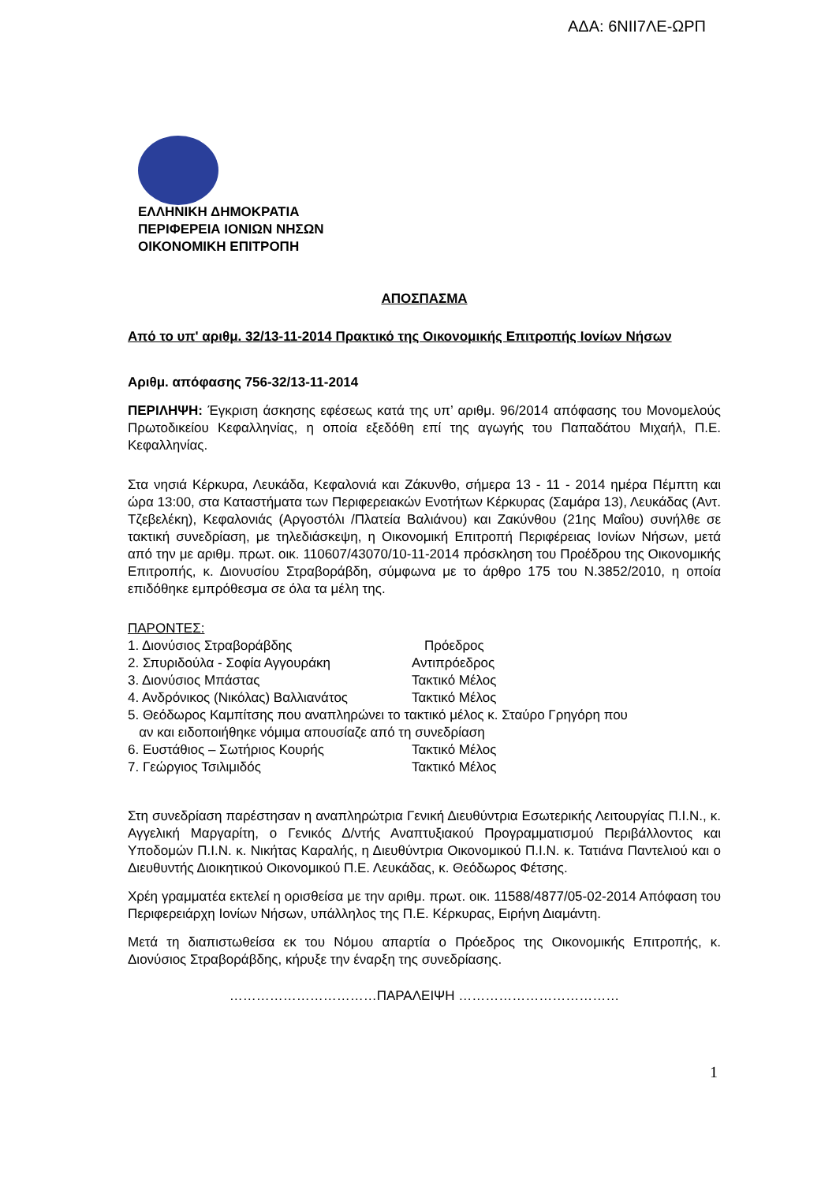ΑΔΑ: 6ΝΙΙ7ΛΕ-ΩΡΠ
ΕΛΛΗΝΙΚΗ ΔΗΜΟΚΡΑΤΙΑ
ΠΕΡΙΦΕΡΕΙΑ ΙΟΝΙΩΝ ΝΗΣΩΝ
ΟΙΚΟΝΟΜΙΚΗ ΕΠΙΤΡΟΠΗ
ΑΠΟΣΠΑΣΜΑ
Από το υπ' αριθμ. 32/13-11-2014 Πρακτικό της Οικονομικής Επιτροπής Ιονίων Νήσων
Αριθμ. απόφασης 756-32/13-11-2014
ΠΕΡΙΛΗΨΗ: Έγκριση άσκησης εφέσεως κατά της υπ’ αριθμ. 96/2014 απόφασης του Μονομελούς Πρωτοδικείου Κεφαλληνίας, η οποία εξεδόθη επί της αγωγής του Παπαδάτου Μιχαήλ, Π.Ε. Κεφαλληνίας.
Στα νησιά Κέρκυρα, Λευκάδα, Κεφαλονιά και Ζάκυνθο, σήμερα 13 - 11 - 2014 ημέρα Πέμπτη και ώρα 13:00, στα Καταστήματα των Περιφερειακών Ενοτήτων Κέρκυρας (Σαμάρα 13), Λευκάδας (Αντ. Τζεβελέκη), Κεφαλονιάς (Αργοστόλι /Πλατεία Βαλιάνου) και Ζακύνθου (21ης Μαΐου) συνήλθε σε τακτική συνεδρίαση, με τηλεδιάσκεψη, η Οικονομική Επιτροπή Περιφέρειας Ιονίων Νήσων, μετά από την με αριθμ. πρωτ. οικ. 110607/43070/10-11-2014 πρόσκληση του Προέδρου της Οικονομικής Επιτροπής, κ. Διονυσίου Στραβοράβδη, σύμφωνα με το άρθρο 175 του Ν.3852/2010, η οποία επιδόθηκε εμπρόθεσμα σε όλα τα μέλη της.
ΠΑΡΟΝΤΕΣ:
| 1. Διονύσιος Στραβοράβδης | Πρόεδρος |
| 2. Σπυριδούλα - Σοφία Αγγουράκη | Αντιπρόεδρος |
| 3. Διονύσιος Μπάστας | Τακτικό Μέλος |
| 4. Ανδρόνικος (Νικόλας) Βαλλιανάτος | Τακτικό Μέλος |
| 5. Θεόδωρος Καμπίτσης που αναπληρώνει το τακτικό μέλος κ. Σταύρο Γρηγόρη που αν και ειδοποιήθηκε νόμιμα απουσίαζε από τη συνεδρίαση | |
| 6. Ευστάθιος – Σωτήριος Κουρής | Τακτικό Μέλος |
| 7. Γεώργιος Τσιλιμιδός | Τακτικό Μέλος |
Στη συνεδρίαση παρέστησαν η αναπληρώτρια Γενική Διευθύντρια Εσωτερικής Λειτουργίας Π.Ι.Ν., κ. Αγγελική Μαργαρίτη, ο Γενικός Δ/ντής Αναπτυξιακού Προγραμματισμού Περιβάλλοντος και Υποδομών Π.Ι.Ν. κ. Νικήτας Καραλής, η Διευθύντρια Οικονομικού Π.Ι.Ν. κ. Τατιάνα Παντελιού και ο Διευθυντής Διοικητικού Οικονομικού Π.Ε. Λευκάδας, κ. Θεόδωρος Φέτσης.
Χρέη γραμματέα εκτελεί η ορισθείσα με την αριθμ. πρωτ. οικ. 11588/4877/05-02-2014 Απόφαση του Περιφερειάρχη Ιονίων Νήσων, υπάλληλος της Π.Ε. Κέρκυρας, Ειρήνη Διαμάντη.
Μετά τη διαπιστωθείσα εκ του Νόμου απαρτία ο Πρόεδρος της Οικονομικής Επιτροπής, κ. Διονύσιος Στραβοράβδης, κήρυξε την έναρξη της συνεδρίασης.
……………………………ΠΑΡΑΛΕΙΨΗ ………………………………
1